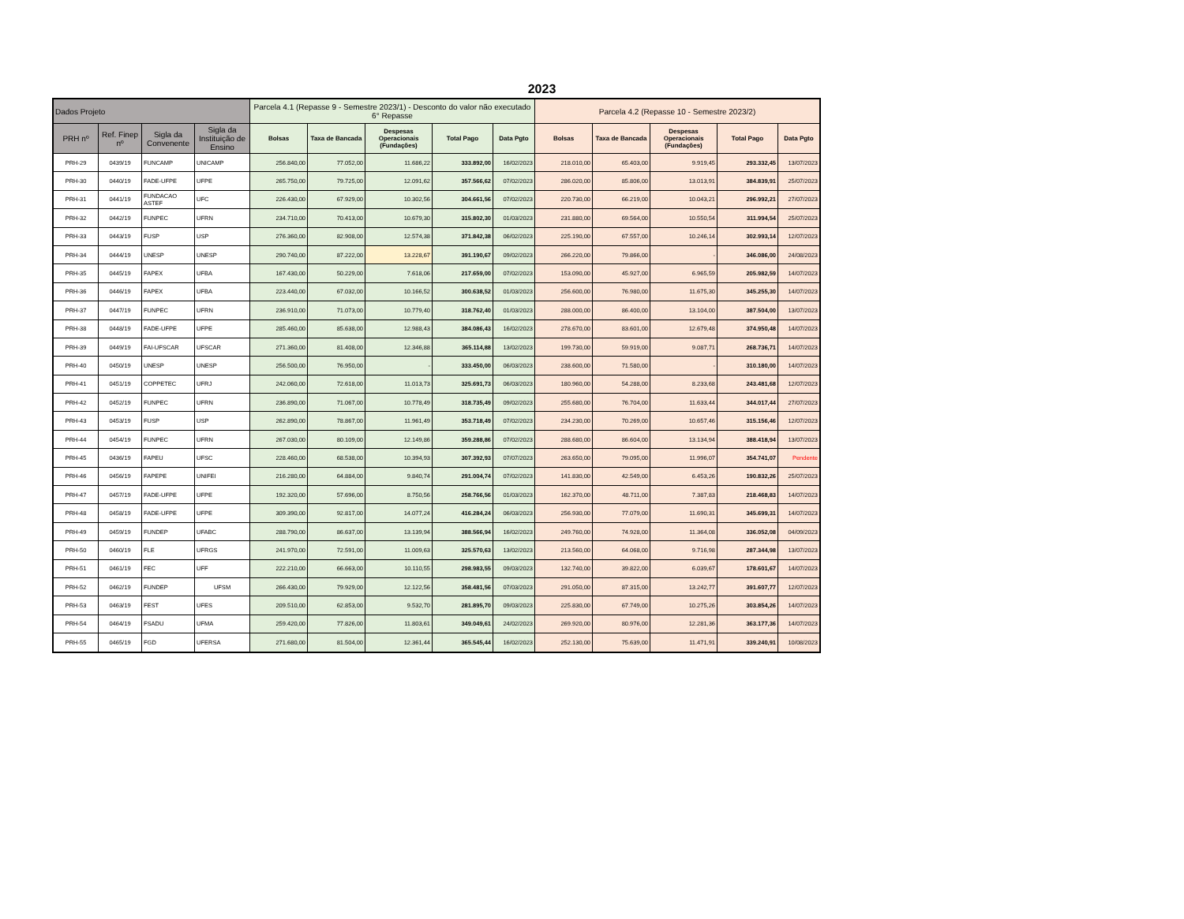2023
| Dados Projeto | | | | Parcela 4.1 (Repasse 9 - Semestre 2023/1) - Desconto do valor não executado 6° Repasse | | | | | Parcela 4.2 (Repasse 10 - Semestre 2023/2) | | | | |
| --- | --- | --- | --- | --- | --- | --- | --- | --- | --- | --- | --- | --- | --- |
| PRH nº | Ref. Finep nº | Sigla da Convenente | Sigla da Instituição de Ensino | Bolsas | Taxa de Bancada | Despesas Operacionais (Fundações) | Total Pago | Data Pgto | Bolsas | Taxa de Bancada | Despesas Operacionais (Fundações) | Total Pago | Data Pgto |
| PRH-29 | 0439/19 | FUNCAMP | UNICAMP | 256.840,00 | 77.052,00 | 11.686,22 | 333.892,00 | 16/02/2023 | 218.010,00 | 65.403,00 | 9.919,45 | 293.332,45 | 13/07/2023 |
| PRH-30 | 0440/19 | FADE-UFPE | UFPE | 265.750,00 | 79.725,00 | 12.091,62 | 357.566,62 | 07/02/2023 | 286.020,00 | 85.806,00 | 13.013,91 | 384.839,91 | 25/07/2023 |
| PRH-31 | 0441/19 | FUNDACAO ASTEF | UFC | 226.430,00 | 67.929,00 | 10.302,56 | 304.661,56 | 07/02/2023 | 220.730,00 | 66.219,00 | 10.043,21 | 296.992,21 | 27/07/2023 |
| PRH-32 | 0442/19 | FUNPEC | UFRN | 234.710,00 | 70.413,00 | 10.679,30 | 315.802,30 | 01/03/2023 | 231.880,00 | 69.564,00 | 10.550,54 | 311.994,54 | 25/07/2023 |
| PRH-33 | 0443/19 | FUSP | USP | 276.360,00 | 82.908,00 | 12.574,38 | 371.842,38 | 06/02/2023 | 225.190,00 | 67.557,00 | 10.246,14 | 302.993,14 | 12/07/2023 |
| PRH-34 | 0444/19 | UNESP | UNESP | 290.740,00 | 87.222,00 | 13.228,67 | 391.190,67 | 09/02/2023 | 266.220,00 | 79.866,00 | - | 346.086,00 | 24/08/2023 |
| PRH-35 | 0445/19 | FAPEX | UFBA | 167.430,00 | 50.229,00 | 7.618,06 | 217.659,00 | 07/02/2023 | 153.090,00 | 45.927,00 | 6.965,59 | 205.982,59 | 14/07/2023 |
| PRH-36 | 0446/19 | FAPEX | UFBA | 223.440,00 | 67.032,00 | 10.166,52 | 300.638,52 | 01/03/2023 | 256.600,00 | 76.980,00 | 11.675,30 | 345.255,30 | 14/07/2023 |
| PRH-37 | 0447/19 | FUNPEC | UFRN | 236.910,00 | 71.073,00 | 10.779,40 | 318.762,40 | 01/03/2023 | 288.000,00 | 86.400,00 | 13.104,00 | 387.504,00 | 13/07/2023 |
| PRH-38 | 0448/19 | FADE-UFPE | UFPE | 285.460,00 | 85.638,00 | 12.988,43 | 384.086,43 | 16/02/2023 | 278.670,00 | 83.601,00 | 12.679,48 | 374.950,48 | 14/07/2023 |
| PRH-39 | 0449/19 | FAI-UFSCAR | UFSCAR | 271.360,00 | 81.408,00 | 12.346,88 | 365.114,88 | 13/02/2023 | 199.730,00 | 59.919,00 | 9.087,71 | 268.736,71 | 14/07/2023 |
| PRH-40 | 0450/19 | UNESP | UNESP | 256.500,00 | 76.950,00 | - | 333.450,00 | 06/03/2023 | 238.600,00 | 71.580,00 | - | 310.180,00 | 14/07/2023 |
| PRH-41 | 0451/19 | COPPETEC | UFRJ | 242.060,00 | 72.618,00 | 11.013,73 | 325.691,73 | 06/03/2023 | 180.960,00 | 54.288,00 | 8.233,68 | 243.481,68 | 12/07/2023 |
| PRH-42 | 0452/19 | FUNPEC | UFRN | 236.890,00 | 71.067,00 | 10.778,49 | 318.735,49 | 09/02/2023 | 255.680,00 | 76.704,00 | 11.633,44 | 344.017,44 | 27/07/2023 |
| PRH-43 | 0453/19 | FUSP | USP | 262.890,00 | 78.867,00 | 11.961,49 | 353.718,49 | 07/02/2023 | 234.230,00 | 70.269,00 | 10.657,46 | 315.156,46 | 12/07/2023 |
| PRH-44 | 0454/19 | FUNPEC | UFRN | 267.030,00 | 80.109,00 | 12.149,86 | 359.288,86 | 07/02/2023 | 288.680,00 | 86.604,00 | 13.134,94 | 388.418,94 | 13/07/2023 |
| PRH-45 | 0436/19 | FAPEU | UFSC | 228.460,00 | 68.538,00 | 10.394,93 | 307.392,93 | 07/07/2023 | 263.650,00 | 79.095,00 | 11.996,07 | 354.741,07 | Pendente |
| PRH-46 | 0456/19 | FAPEPE | UNIFEI | 216.280,00 | 64.884,00 | 9.840,74 | 291.004,74 | 07/02/2023 | 141.830,00 | 42.549,00 | 6.453,26 | 190.832,26 | 25/07/2023 |
| PRH-47 | 0457/19 | FADE-UFPE | UFPE | 192.320,00 | 57.696,00 | 8.750,56 | 258.766,56 | 01/03/2023 | 162.370,00 | 48.711,00 | 7.387,83 | 218.468,83 | 14/07/2023 |
| PRH-48 | 0458/19 | FADE-UFPE | UFPE | 309.390,00 | 92.817,00 | 14.077,24 | 416.284,24 | 06/03/2023 | 256.930,00 | 77.079,00 | 11.690,31 | 345.699,31 | 14/07/2023 |
| PRH-49 | 0459/19 | FUNDEP | UFABC | 288.790,00 | 86.637,00 | 13.139,94 | 388.566,94 | 16/02/2023 | 249.760,00 | 74.928,00 | 11.364,08 | 336.052,08 | 04/09/2023 |
| PRH-50 | 0460/19 | FLE | UFRGS | 241.970,00 | 72.591,00 | 11.009,63 | 325.570,63 | 13/02/2023 | 213.560,00 | 64.068,00 | 9.716,98 | 287.344,98 | 13/07/2023 |
| PRH-51 | 0461/19 | FEC | UFF | 222.210,00 | 66.663,00 | 10.110,55 | 298.983,55 | 09/03/2023 | 132.740,00 | 39.822,00 | 6.039,67 | 178.601,67 | 14/07/2023 |
| PRH-52 | 0462/19 | FUNDEP | UFSM | 266.430,00 | 79.929,00 | 12.122,56 | 358.481,56 | 07/03/2023 | 291.050,00 | 87.315,00 | 13.242,77 | 391.607,77 | 12/07/2023 |
| PRH-53 | 0463/19 | FEST | UFES | 209.510,00 | 62.853,00 | 9.532,70 | 281.895,70 | 09/03/2023 | 225.830,00 | 67.749,00 | 10.275,26 | 303.854,26 | 14/07/2023 |
| PRH-54 | 0464/19 | FSADU | UFMA | 259.420,00 | 77.826,00 | 11.803,61 | 349.049,61 | 24/02/2023 | 269.920,00 | 80.976,00 | 12.281,36 | 363.177,36 | 14/07/2023 |
| PRH-55 | 0465/19 | FGD | UFERSA | 271.680,00 | 81.504,00 | 12.361,44 | 365.545,44 | 16/02/2023 | 252.130,00 | 75.639,00 | 11.471,91 | 339.240,91 | 10/08/2023 |